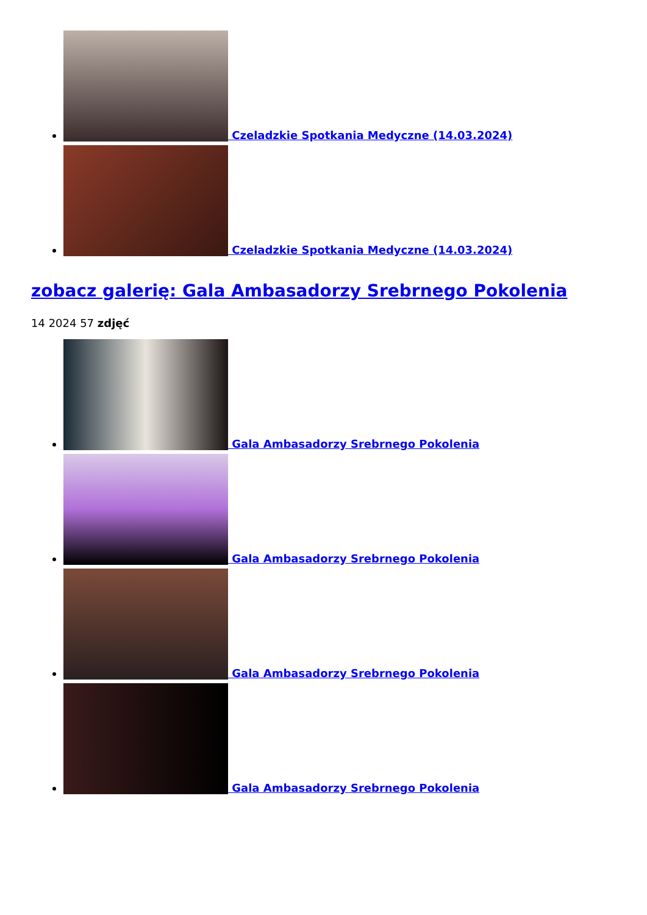Czeladzkie Spotkania Medyczne (14.03.2024)
Czeladzkie Spotkania Medyczne (14.03.2024)
zobacz galerię: Gala Ambasadorzy Srebrnego Pokolenia
14 2024 57 zdjęć
Gala Ambasadorzy Srebrnego Pokolenia
Gala Ambasadorzy Srebrnego Pokolenia
Gala Ambasadorzy Srebrnego Pokolenia
Gala Ambasadorzy Srebrnego Pokolenia